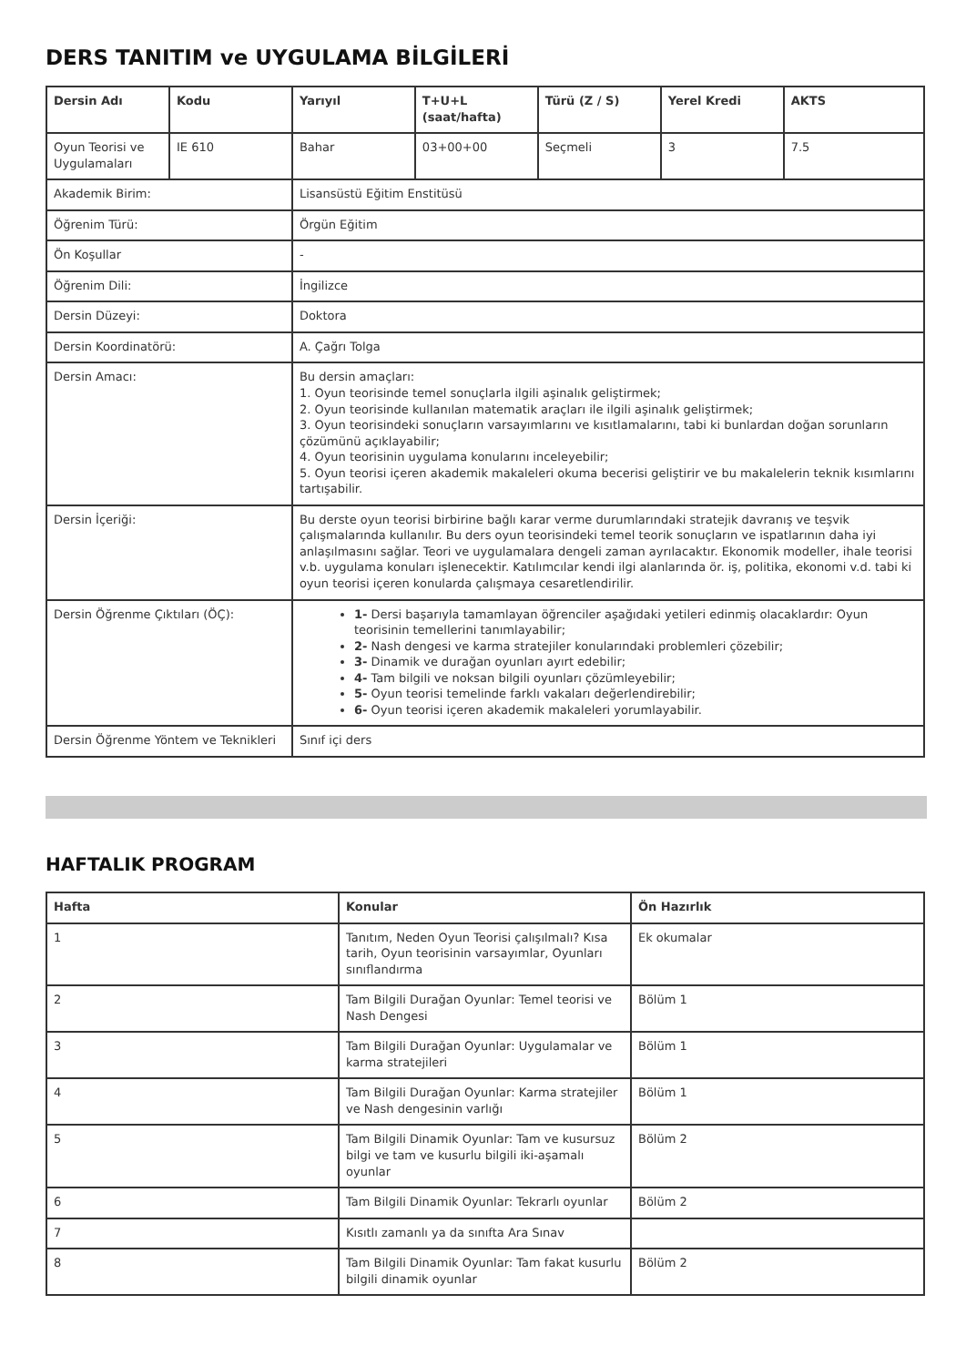DERS TANITIM ve UYGULAMA BİLGİLERİ
| Dersin Adı | Kodu | Yarıyıl | T+U+L (saat/hafta) | Türü (Z / S) | Yerel Kredi | AKTS |
| --- | --- | --- | --- | --- | --- | --- |
| Oyun Teorisi ve Uygulamaları | IE 610 | Bahar | 03+00+00 | Seçmeli | 3 | 7.5 |
| Akademik Birim: | | Lisansüstü Eğitim Enstitüsü | | | | |
| Öğrenim Türü: | | Örgün Eğitim | | | | |
| Ön Koşullar | | - | | | | |
| Öğrenim Dili: | | İngilizce | | | | |
| Dersin Düzeyi: | | Doktora | | | | |
| Dersin Koordinatörü: | | A. Çağrı Tolga | | | | |
| Dersin Amacı: | | Bu dersin amaçları: 1. Oyun teorisinde temel sonuçlarla ilgili aşinalık geliştirmek; 2. Oyun teorisinde kullanılan matematik araçları ile ilgili aşinalık geliştirmek; 3. Oyun teorisindeki sonuçların varsayımlarını ve kısıtlamalarını, tabi ki bunlardan doğan sorunların çözümünü açıklayabilir; 4. Oyun teorisinin uygulama konularını inceleyebilir; 5. Oyun teorisi içeren akademik makaleleri okuma becerisi geliştirir ve bu makalelerin teknik kısımlarını tartışabilir. | | | | |
| Dersin İçeriği: | | Bu derste oyun teorisi birbirine bağlı karar verme durumlarındaki stratejik davranış ve teşvik çalışmalarında kullanılır. Bu ders oyun teorisindeki temel teorik sonuçların ve ispatlarının daha iyi anlaşılmasını sağlar. Teori ve uygulamalara dengeli zaman ayrılacaktır. Ekonomik modeller, ihale teorisi v.b. uygulama konuları işlenecektir. Katılımcılar kendi ilgi alanlarında ör. iş, politika, ekonomi v.d. tabi ki oyun teorisi içeren konularda çalışmaya cesaretlendirilir. | | | | |
| Dersin Öğrenme Çıktıları (ÖÇ): | | 1- Dersi başarıyla tamamlayan öğrenciler aşağıdaki yetileri edinmiş olacaklardır: Oyun teorisinin temellerini tanımlayabilir; 2- Nash dengesi ve karma stratejiler konularındaki problemleri çözebilir; 3- Dinamik ve durağan oyunları ayırt edebilir; 4- Tam bilgili ve noksan bilgili oyunları çözümleyebilir; 5- Oyun teorisi temelinde farklı vakaları değerlendirebilir; 6- Oyun teorisi içeren akademik makaleleri yorumlayabilir. | | | | |
| Dersin Öğrenme Yöntem ve Teknikleri | | Sınıf içi ders | | | | |
HAFTALIK PROGRAM
| Hafta | Konular | Ön Hazırlık |
| --- | --- | --- |
| 1 | Tanıtım, Neden Oyun Teorisi çalışılmalı? Kısa tarih, Oyun teorisinin varsayımlar, Oyunları sınıflandırma | Ek okumalar |
| 2 | Tam Bilgili Durağan Oyunlar: Temel teorisi ve Nash Dengesi | Bölüm 1 |
| 3 | Tam Bilgili Durağan Oyunlar: Uygulamalar ve karma stratejileri | Bölüm 1 |
| 4 | Tam Bilgili Durağan Oyunlar: Karma stratejiler ve Nash dengesinin varlığı | Bölüm 1 |
| 5 | Tam Bilgili Dinamik Oyunlar: Tam ve kusursuz bilgi ve tam ve kusurlu bilgili iki-aşamalı oyunlar | Bölüm 2 |
| 6 | Tam Bilgili Dinamik Oyunlar: Tekrarlı oyunlar | Bölüm 2 |
| 7 | Kısıtlı zamanlı ya da sınıfta Ara Sınav | |
| 8 | Tam Bilgili Dinamik Oyunlar: Tam fakat kusurlu bilgili dinamik oyunlar | Bölüm 2 |